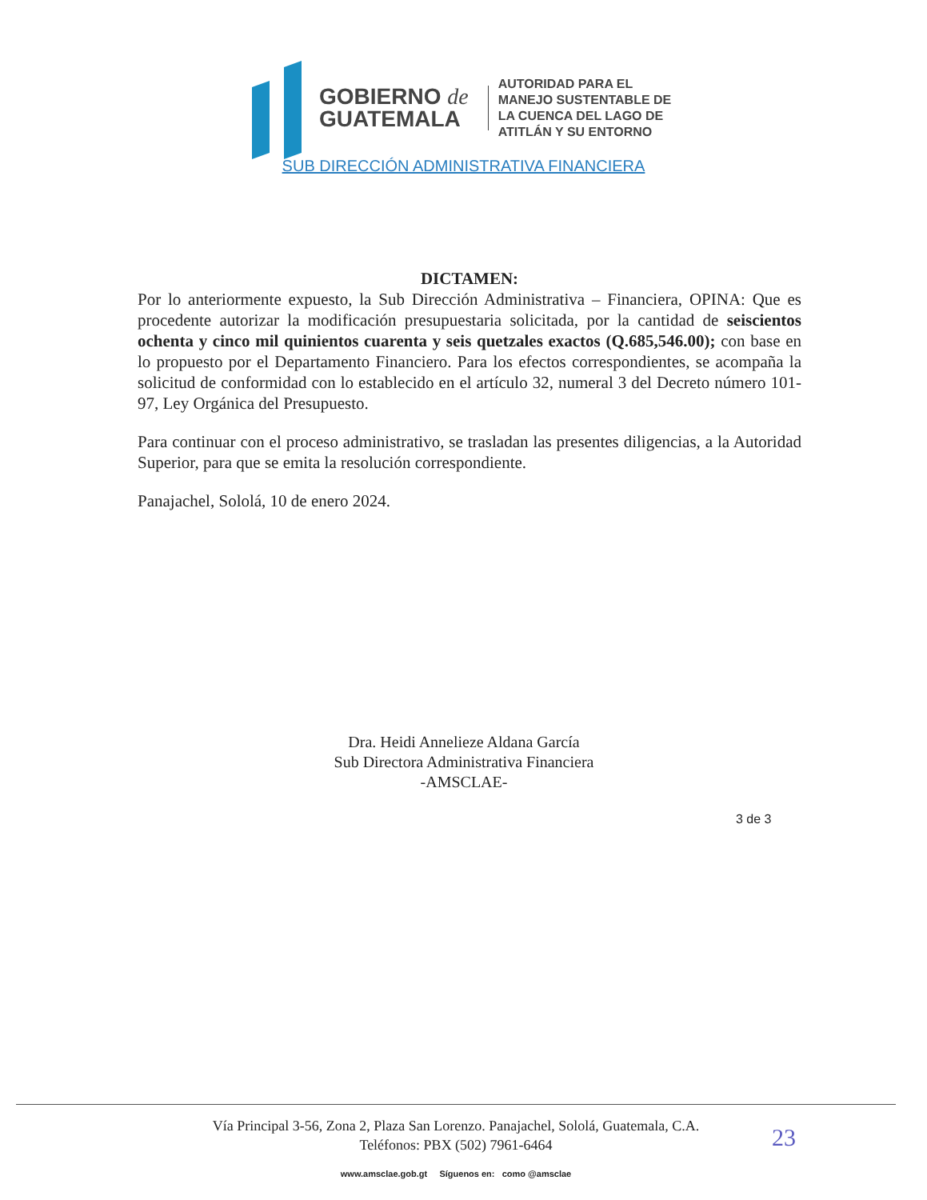GOBIERNO de
GUATEMALA
AUTORIDAD PARA EL
MANEJO SUSTENTABLE DE
LA CUENCA DEL LAGO DE
ATITLÁN Y SU ENTORNO
SUB DIRECCIÓN ADMINISTRATIVA FINANCIERA
DICTAMEN:
Por lo anteriormente expuesto, la Sub Dirección Administrativa – Financiera, OPINA: Que es procedente autorizar la modificación presupuestaria solicitada, por la cantidad de seiscientos ochenta y cinco mil quinientos cuarenta y seis quetzales exactos (Q.685,546.00); con base en lo propuesto por el Departamento Financiero. Para los efectos correspondientes, se acompaña la solicitud de conformidad con lo establecido en el artículo 32, numeral 3 del Decreto número 101-97, Ley Orgánica del Presupuesto.
Para continuar con el proceso administrativo, se trasladan las presentes diligencias, a la Autoridad Superior, para que se emita la resolución correspondiente.
Panajachel, Sololá, 10 de enero 2024.
Dra. Heidi Annelieze Aldana García
Sub Directora Administrativa Financiera
-AMSCLAE-
3 de 3
Vía Principal 3-56, Zona 2, Plaza San Lorenzo. Panajachel, Sololá, Guatemala, C.A.
Teléfonos: PBX (502) 7961-6464
www.amsclae.gob.gt Síguenos en: como @amsclae
23